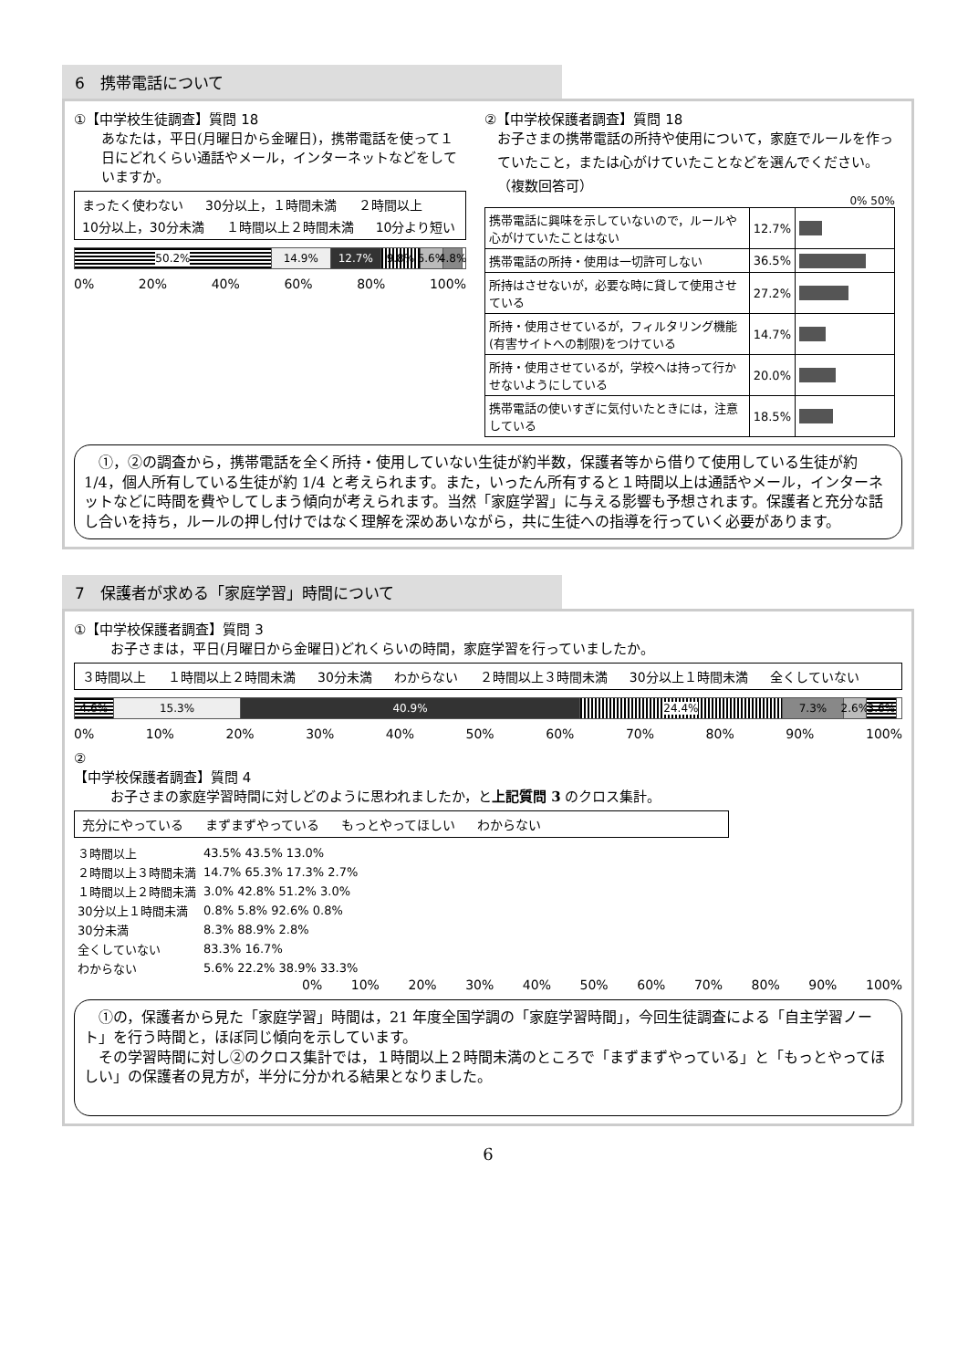6　携帯電話について
①【中学校生徒調査】質問 18
あなたは，平日(月曜日から金曜日)，携帯電話を使って１日にどれくらい通話やメール，インターネットなどをしていますか。
まったく使わない 30分以上，１時間未満 ２時間以上 10分以上，30分未満 １時間以上２時間未満 10分より短い
50.2% 14.9% 12.7% 9.8% 5.6% 4.8%
0% 20% 40% 60% 80% 100%
②【中学校保護者調査】質問 18
お子さまの携帯電話の所持や使用について，家庭でルールを作っていたこと，または心がけていたことなどを選んでください。（複数回答可）
0% 50%
| 携帯電話に興味を示していないので，ルールや心がけていたことはない | 12.7% | |
| 携帯電話の所持・使用は一切許可しない | 36.5% | |
| 所持はさせないが，必要な時に貸して使用させている | 27.2% | |
| 所持・使用させているが，フィルタリング機能(有害サイトへの制限)をつけている | 14.7% | |
| 所持・使用させているが，学校へは持って行かせないようにしている | 20.0% | |
| 携帯電話の使いすぎに気付いたときには，注意している | 18.5% | |
　①，②の調査から，携帯電話を全く所持・使用していない生徒が約半数，保護者等から借りて使用している生徒が約 1/4，個人所有している生徒が約 1/4 と考えられます。また，いったん所有すると１時間以上は通話やメール，インターネットなどに時間を費やしてしまう傾向が考えられます。当然「家庭学習」に与える影響も予想されます。保護者と充分な話し合いを持ち，ルールの押し付けではなく理解を深めあいながら，共に生徒への指導を行っていく必要があります。
7　保護者が求める「家庭学習」時間について
①【中学校保護者調査】質問 3
お子さまは，平日(月曜日から金曜日)どれくらいの時間，家庭学習を行っていましたか。
３時間以上 １時間以上２時間未満 30分未満 わからない ２時間以上３時間未満 30分以上１時間未満 全くしていない
4.6% 15.3% 40.9% 24.4% 7.3% 2.6% 3.6%
0% 10% 20% 30% 40% 50% 60% 70% 80% 90% 100%
②
【中学校保護者調査】質問 4
お子さまの家庭学習時間に対しどのように思われましたか，と上記質問 3 のクロス集計。
充分にやっている まずまずやっている もっとやってほしい わからない
| ３時間以上 | 43.5% 43.5% 13.0% |
| ２時間以上３時間未満 | 14.7% 65.3% 17.3% 2.7% |
| １時間以上２時間未満 | 3.0% 42.8% 51.2% 3.0% |
| 30分以上１時間未満 | 0.8% 5.8% 92.6% 0.8% |
| 30分未満 | 8.3% 88.9% 2.8% |
| 全くしていない | 83.3% 16.7% |
| わからない | 5.6% 22.2% 38.9% 33.3% |
0% 10% 20% 30% 40% 50% 60% 70% 80% 90% 100%
　①の，保護者から見た「家庭学習」時間は，21 年度全国学調の「家庭学習時間」，今回生徒調査による「自主学習ノート」を行う時間と，ほぼ同じ傾向を示しています。
　その学習時間に対し②のクロス集計では，１時間以上２時間未満のところで「まずまずやっている」と「もっとやってほしい」の保護者の見方が，半分に分かれる結果となりました。
6